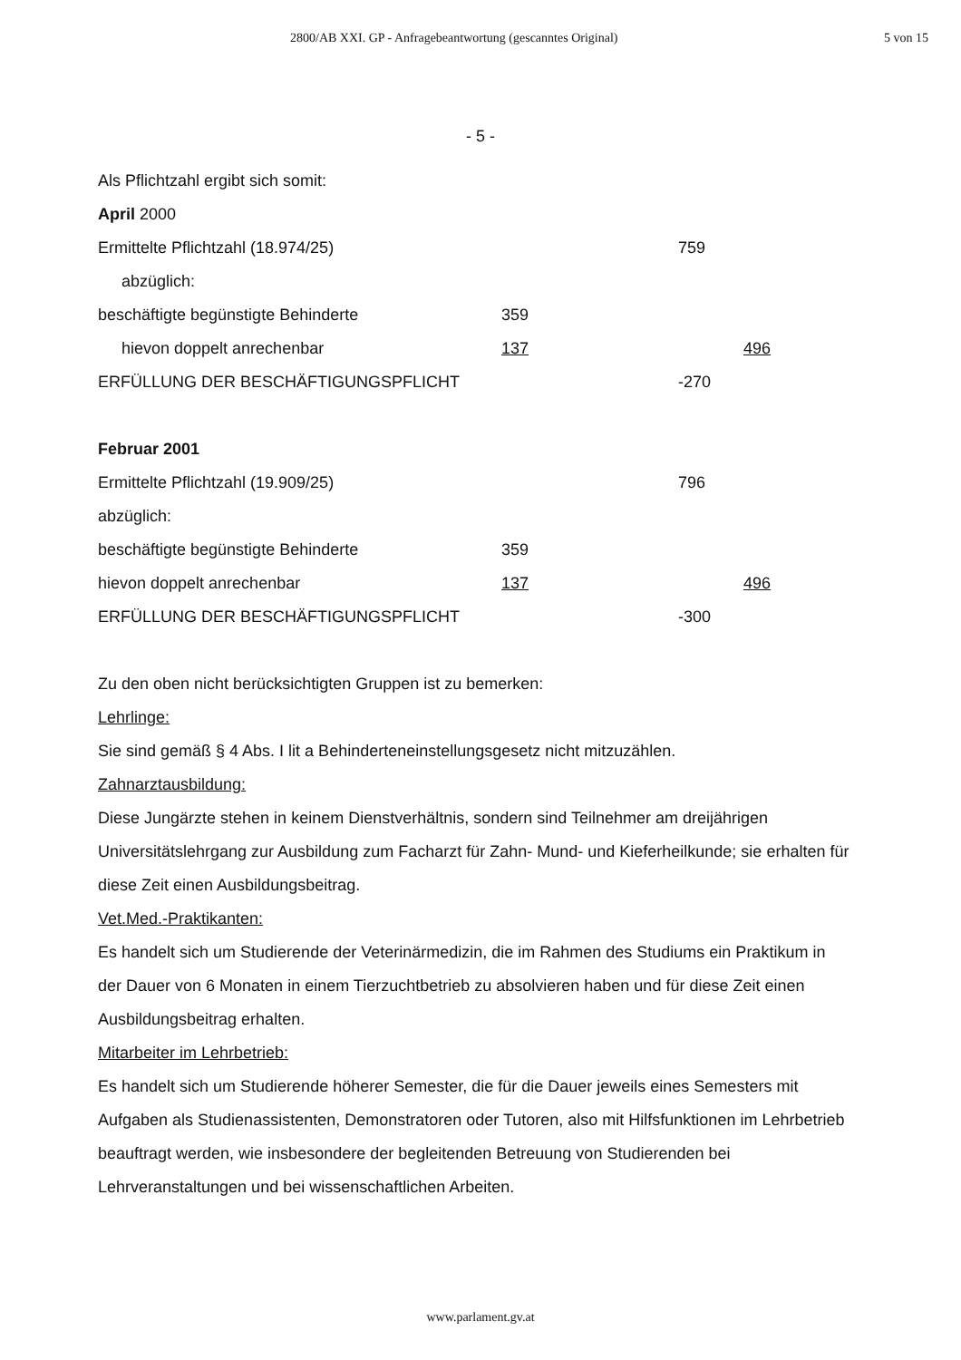2800/AB XXI. GP - Anfragebeantwortung (gescanntes Original) 5 von 15
- 5 -
Als Pflichtzahl ergibt sich somit:
April 2000
| Ermittelte Pflichtzahl (18.974/25) | | 759 | |
| abzüglich: | | | |
| beschäftigte begünstigte Behinderte | 359 | | |
| hievon doppelt anrechenbar | 137 | | 496 |
| ERFÜLLUNG DER BESCHÄFTIGUNGSPFLICHT | | -270 | |
Februar 2001
| Ermittelte Pflichtzahl (19.909/25) | | 796 | |
| abzüglich: | | | |
| beschäftigte begünstigte Behinderte | 359 | | |
| hievon doppelt anrechenbar | 137 | | 496 |
| ERFÜLLUNG DER BESCHÄFTIGUNGSPFLICHT | | -300 | |
Zu den oben nicht berücksichtigten Gruppen ist zu bemerken:
Lehrlinge:
Sie sind gemäß § 4 Abs. I lit a Behinderteneinstellungsgesetz nicht mitzuzählen.
Zahnarztausbildung:
Diese Jungärzte stehen in keinem Dienstverhältnis, sondern sind Teilnehmer am dreijährigen Universitätslehrgang zur Ausbildung zum Facharzt für Zahn- Mund- und Kieferheilkunde; sie erhalten für diese Zeit einen Ausbildungsbeitrag.
Vet.Med.-Praktikanten:
Es handelt sich um Studierende der Veterinärmedizin, die im Rahmen des Studiums ein Praktikum in der Dauer von 6 Monaten in einem Tierzuchtbetrieb zu absolvieren haben und für diese Zeit einen Ausbildungsbeitrag erhalten.
Mitarbeiter im Lehrbetrieb:
Es handelt sich um Studierende höherer Semester, die für die Dauer jeweils eines Semesters mit Aufgaben als Studienassistenten, Demonstratoren oder Tutoren, also mit Hilfsfunktionen im Lehrbetrieb beauftragt werden, wie insbesondere der begleitenden Betreuung von Studierenden bei Lehrveranstaltungen und bei wissenschaftlichen Arbeiten.
www.parlament.gv.at